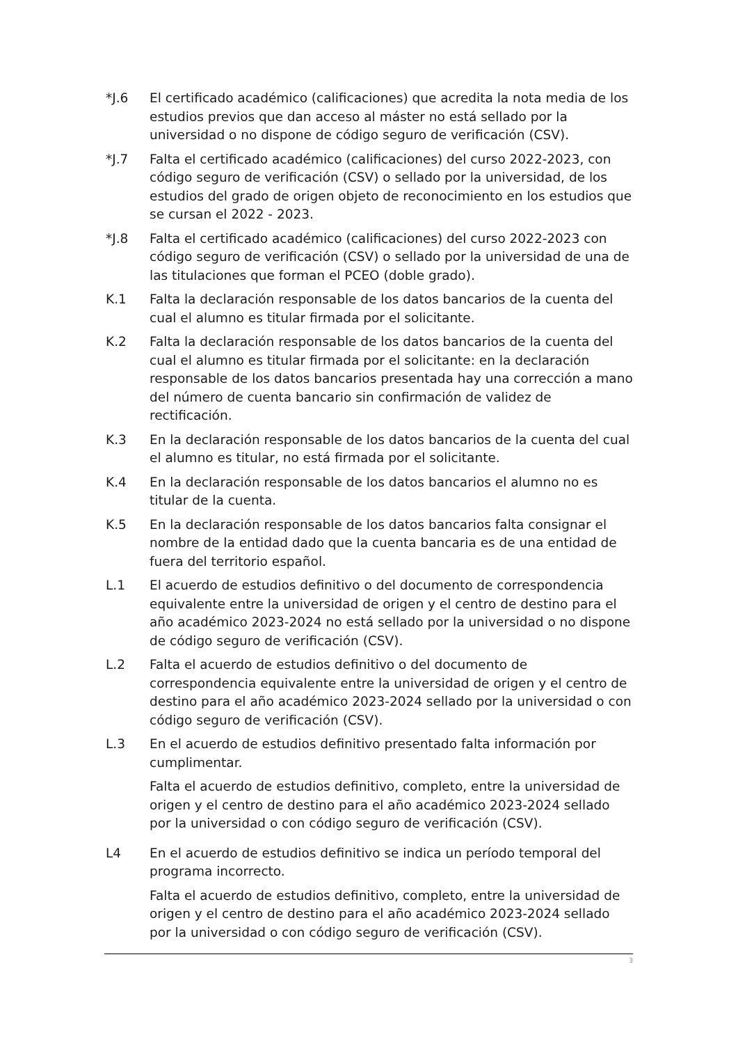*J.6 El certificado académico (calificaciones) que acredita la nota media de los estudios previos que dan acceso al máster no está sellado por la universidad o no dispone de código seguro de verificación (CSV).
*J.7 Falta el certificado académico (calificaciones) del curso 2022-2023, con código seguro de verificación (CSV) o sellado por la universidad, de los estudios del grado de origen objeto de reconocimiento en los estudios que se cursan el 2022 - 2023.
*J.8 Falta el certificado académico (calificaciones) del curso 2022-2023 con código seguro de verificación (CSV) o sellado por la universidad de una de las titulaciones que forman el PCEO (doble grado).
K.1 Falta la declaración responsable de los datos bancarios de la cuenta del cual el alumno es titular firmada por el solicitante.
K.2 Falta la declaración responsable de los datos bancarios de la cuenta del cual el alumno es titular firmada por el solicitante: en la declaración responsable de los datos bancarios presentada hay una corrección a mano del número de cuenta bancario sin confirmación de validez de rectificación.
K.3 En la declaración responsable de los datos bancarios de la cuenta del cual el alumno es titular, no está firmada por el solicitante.
K.4 En la declaración responsable de los datos bancarios el alumno no es titular de la cuenta.
K.5 En la declaración responsable de los datos bancarios falta consignar el nombre de la entidad dado que la cuenta bancaria es de una entidad de fuera del territorio español.
L.1 El acuerdo de estudios definitivo o del documento de correspondencia equivalente entre la universidad de origen y el centro de destino para el año académico 2023-2024 no está sellado por la universidad o no dispone de código seguro de verificación (CSV).
L.2 Falta el acuerdo de estudios definitivo o del documento de correspondencia equivalente entre la universidad de origen y el centro de destino para el año académico 2023-2024 sellado por la universidad o con código seguro de verificación (CSV).
L.3 En el acuerdo de estudios definitivo presentado falta información por cumplimentar.
Falta el acuerdo de estudios definitivo, completo, entre la universidad de origen y el centro de destino para el año académico 2023-2024 sellado por la universidad o con código seguro de verificación (CSV).
L4 En el acuerdo de estudios definitivo se indica un período temporal del programa incorrecto.
Falta el acuerdo de estudios definitivo, completo, entre la universidad de origen y el centro de destino para el año académico 2023-2024 sellado por la universidad o con código seguro de verificación (CSV).
3